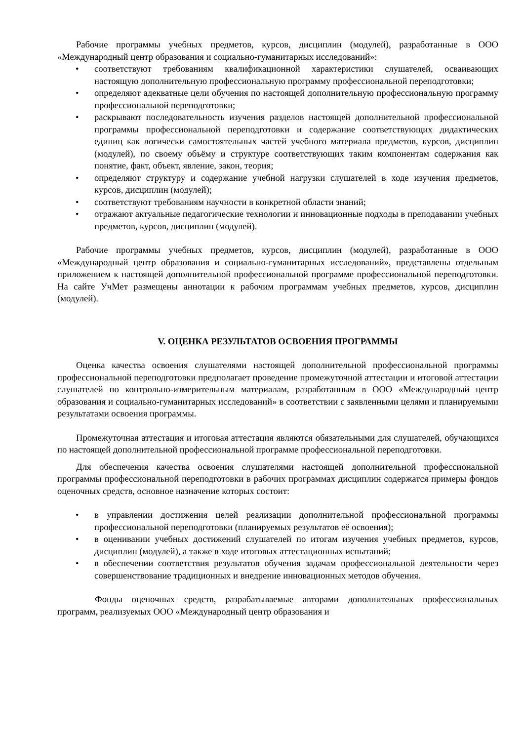Рабочие программы учебных предметов, курсов, дисциплин (модулей), разработанные в ООО «Международный центр образования и социально-гуманитарных исследований»:
• соответствуют требованиям квалификационной характеристики слушателей, осваивающих настоящую дополнительную профессиональную программу профессиональной переподготовки;
• определяют адекватные цели обучения по настоящей дополнительную профессиональную программу профессиональной переподготовки;
• раскрывают последовательность изучения разделов настоящей дополнительной профессиональной программы профессиональной переподготовки и содержание соответствующих дидактических единиц как логически самостоятельных частей учебного материала предметов, курсов, дисциплин (модулей), по своему объёму и структуре соответствующих таким компонентам содержания как понятие, факт, объект, явление, закон, теория;
• определяют структуру и содержание учебной нагрузки слушателей в ходе изучения предметов, курсов, дисциплин (модулей);
• соответствуют требованиям научности в конкретной области знаний;
• отражают актуальные педагогические технологии и инновационные подходы в преподавании учебных предметов, курсов, дисциплин (модулей).
Рабочие программы учебных предметов, курсов, дисциплин (модулей), разработанные в ООО «Международный центр образования и социально-гуманитарных исследований», представлены отдельным приложением к настоящей дополнительной профессиональной программе профессиональной переподготовки. На сайте УчМет размещены аннотации к рабочим программам учебных предметов, курсов, дисциплин (модулей).
V. ОЦЕНКА РЕЗУЛЬТАТОВ ОСВОЕНИЯ ПРОГРАММЫ
Оценка качества освоения слушателями настоящей дополнительной профессиональной программы профессиональной переподготовки предполагает проведение промежуточной аттестации и итоговой аттестации слушателей по контрольно-измерительным материалам, разработанным в ООО «Международный центр образования и социально-гуманитарных исследований» в соответствии с заявленными целями и планируемыми результатами освоения программы.
Промежуточная аттестация и итоговая аттестация являются обязательными для слушателей, обучающихся по настоящей дополнительной профессиональной программе профессиональной переподготовки.
Для обеспечения качества освоения слушателями настоящей дополнительной профессиональной программы профессиональной переподготовки в рабочих программах дисциплин содержатся примеры фондов оценочных средств, основное назначение которых состоит:
• в управлении достижения целей реализации дополнительной профессиональной программы профессиональной переподготовки (планируемых результатов её освоения);
• в оценивании учебных достижений слушателей по итогам изучения учебных предметов, курсов, дисциплин (модулей), а также в ходе итоговых аттестационных испытаний;
• в обеспечении соответствия результатов обучения задачам профессиональной деятельности через совершенствование традиционных и внедрение инновационных методов обучения.
Фонды оценочных средств, разрабатываемые авторами дополнительных профессиональных программ, реализуемых ООО «Международный центр образования и